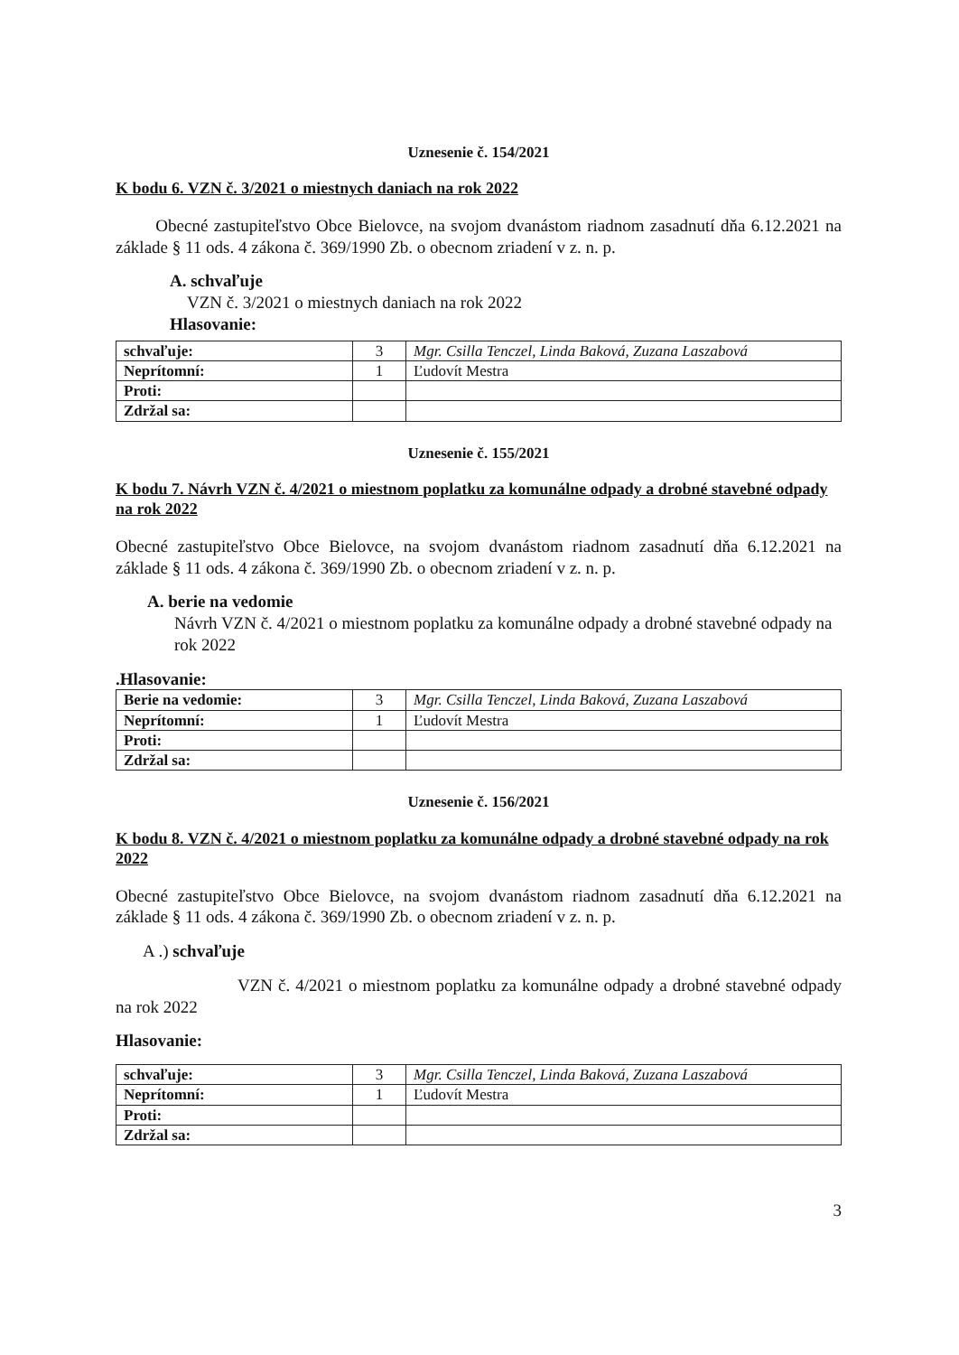Uznesenie č. 154/2021
K bodu 6. VZN č. 3/2021 o miestnych daniach na rok 2022
Obecné zastupiteľstvo Obce Bielovce, na svojom dvanástom riadnom zasadnutí dňa 6.12.2021 na základe § 11 ods. 4 zákona č. 369/1990 Zb. o obecnom zriadení v z. n. p.
A. schvaľuje
VZN č. 3/2021 o miestnych daniach na rok 2022
Hlasovanie:
| schvaľuje: | 3 | Mgr. Csilla Tenczel, Linda Baková, Zuzana Laszabová |
| Neprítomní: | 1 | Ľudovít Mestra |
| Proti: | | |
| Zdržal sa: | | |
Uznesenie č. 155/2021
K bodu 7. Návrh VZN č. 4/2021 o miestnom poplatku za komunálne odpady a drobné stavebné odpady na rok 2022
Obecné zastupiteľstvo Obce Bielovce, na svojom dvanástom riadnom zasadnutí dňa 6.12.2021 na základe § 11 ods. 4 zákona č. 369/1990 Zb. o obecnom zriadení v z. n. p.
A. berie na vedomie
Návrh VZN č. 4/2021 o miestnom poplatku za komunálne odpady a drobné stavebné odpady na rok 2022
.Hlasovanie:
| Berie na vedomie: | 3 | Mgr. Csilla Tenczel, Linda Baková, Zuzana Laszabová |
| Neprítomní: | 1 | Ľudovít Mestra |
| Proti: | | |
| Zdržal sa: | | |
Uznesenie č. 156/2021
K bodu 8. VZN č. 4/2021 o miestnom poplatku za komunálne odpady a drobné stavebné odpady na rok 2022
Obecné zastupiteľstvo Obce Bielovce, na svojom dvanástom riadnom zasadnutí dňa 6.12.2021 na základe § 11 ods. 4 zákona č. 369/1990 Zb. o obecnom zriadení v z. n. p.
A .) schvaľuje
VZN č. 4/2021 o miestnom poplatku za komunálne odpady a drobné stavebné odpady na rok 2022
Hlasovanie:
| schvaľuje: | 3 | Mgr. Csilla Tenczel, Linda Baková, Zuzana Laszabová |
| Neprítomní: | 1 | Ľudovít Mestra |
| Proti: | | |
| Zdržal sa: | | |
3